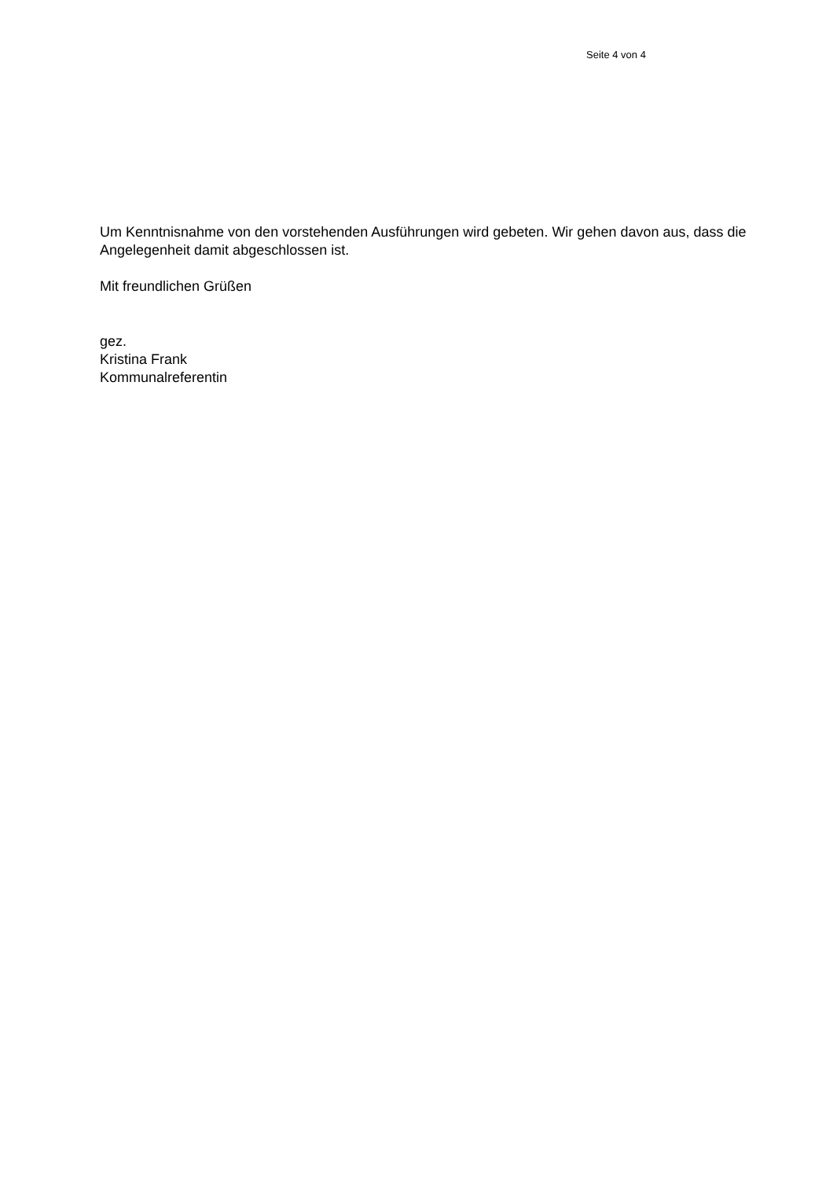Seite 4 von 4
Um Kenntnisnahme von den vorstehenden Ausführungen wird gebeten. Wir gehen davon aus, dass die Angelegenheit damit abgeschlossen ist.
Mit freundlichen Grüßen
gez.
Kristina Frank
Kommunalreferentin